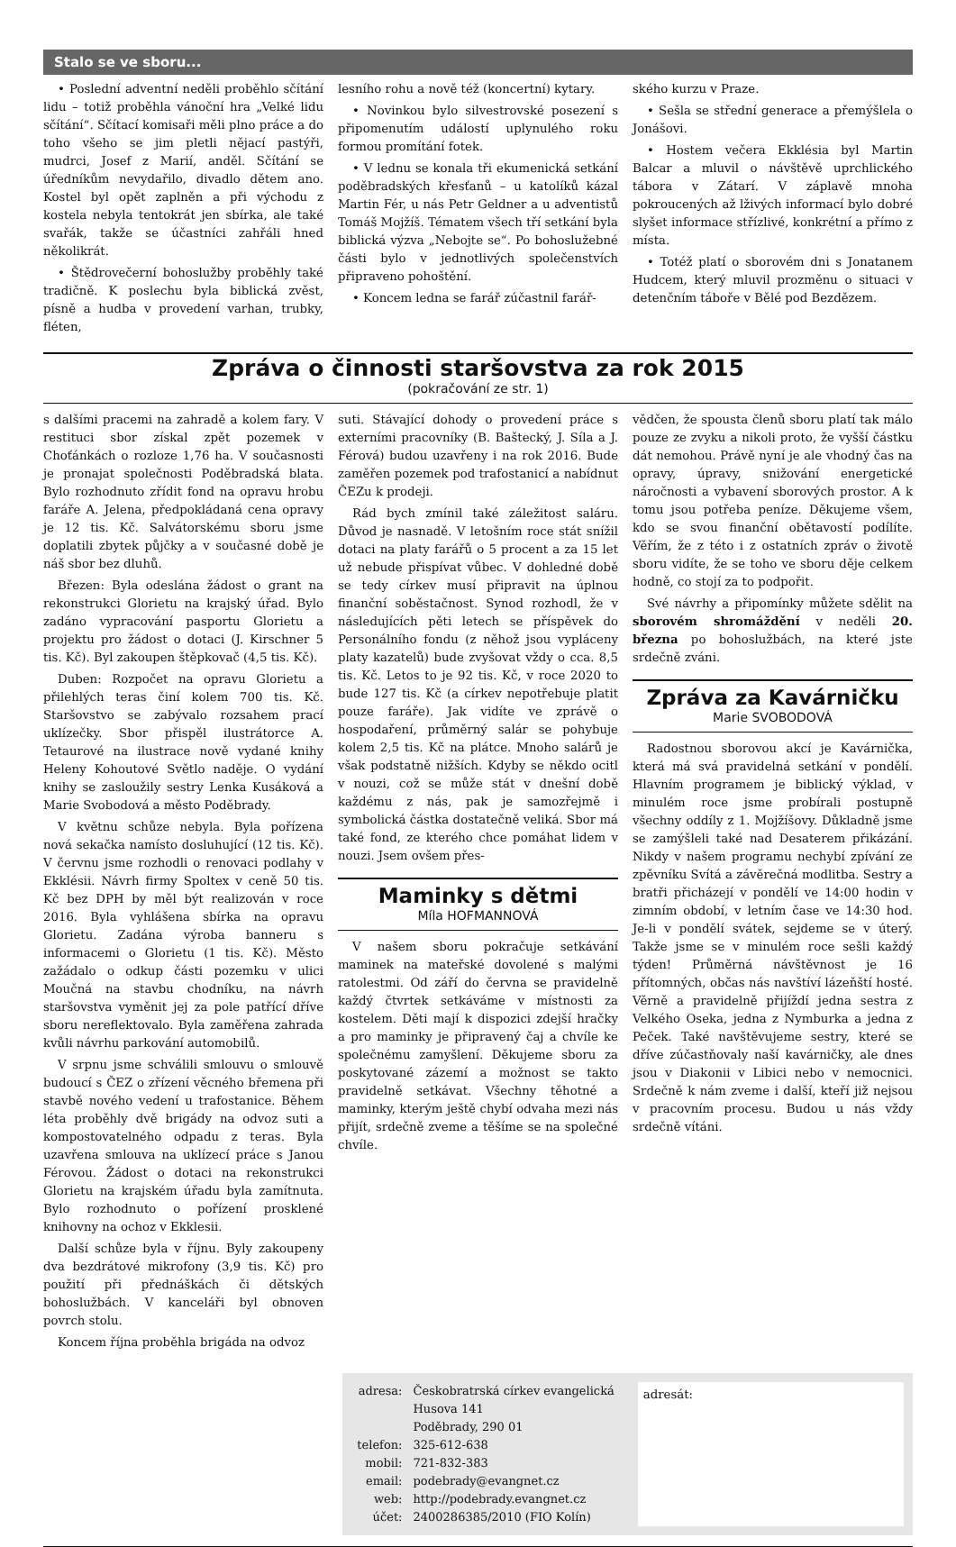Stalo se ve sboru...
• Poslední adventní neděli proběhlo sčítání lidu – totiž proběhla vánoční hra „Velké lidu sčítání“. Sčítací komisaři měli plno práce a do toho všeho se jim pletli nějací pastýři, mudrci, Josef z Marií, anděl. Sčítání se úředníkům nevydařilo, divadlo dětem ano. Kostel byl opět zaplněn a při východu z kostela nebyla tentokrát jen sbírka, ale také svařák, takže se účastníci zahřáli hned několikrát.
• Štědrovečerní bohoslužby proběhly také tradičně. K poslechu byla biblická zvěst, písně a hudba v provedení varhan, trubky, fléten,
lesního rohu a nově též (koncertní) kytary.
• Novinkou bylo silvestrovské posezení s připomenutím událostí uplynulého roku formou promítání fotek.
• V lednu se konala tři ekumenická setkání poděbradských křesťanů – u katolíků kázal Martin Fér, u nás Petr Geldner a u adventistů Tomáš Mojžíš. Tématem všech tří setkání byla biblická výzva „Nebojte se“. Po bohoslužebné části bylo v jednotlivých společenstvích připraveno pohoštění.
• Koncem ledna se farář zúčastnil farář-
ského kurzu v Praze.
• Sešla se střední generace a přemýšlela o Jonášovi.
• Hostem večera Ekklésia byl Martin Balcar a mluvil o návštěvě uprchlického tábora v Zátarí. V záplavě mnoha pokroucených až lživých informací bylo dobré slyšet informace střízlivé, konkrétní a přímo z místa.
• Totéž platí o sborovém dni s Jonatanem Hudcem, který mluvil prozměnu o situaci v detenčním táboře v Bělé pod Bezdězem.
Zpráva o činnosti staršovstva za rok 2015
(pokračování ze str. 1)
s dalšími pracemi na zahradě a kolem fary. V restituci sbor získal zpět pozemek v Choťánkách o rozloze 1,76 ha. V současnosti je pronajat společnosti Poděbradská blata. Bylo rozhodnuto zřídit fond na opravu hrobu faráře A. Jelena, předpokládaná cena opravy je 12 tis. Kč. Salvátorskému sboru jsme doplatili zbytek půjčky a v současné době je náš sbor bez dluhů.
Březen: Byla odeslána žádost o grant na rekonstrukci Glorietu na krajský úřad. Bylo zadáno vypracování pasportu Glorietu a projektu pro žádost o dotaci (J. Kirschner 5 tis. Kč). Byl zakoupen štěpkovač (4,5 tis. Kč).
Duben: Rozpočet na opravu Glorietu a přilehlých teras činí kolem 700 tis. Kč. Staršovstvo se zabývalo rozsahem prací uklízečky. Sbor přispěl ilustrátorce A. Tetaurové na ilustrace nově vydané knihy Heleny Kohoutové Světlo naděje. O vydání knihy se zasloužily sestry Lenka Kusáková a Marie Svobodová a město Poděbrady.
V květnu schůze nebyla. Byla pořízena nová sekačka namísto dosluhující (12 tis. Kč). V červnu jsme rozhodli o renovaci podlahy v Ekklésii. Návrh firmy Spoltex v ceně 50 tis. Kč bez DPH by měl být realizován v roce 2016. Byla vyhlášena sbírka na opravu Glorietu. Zadána výroba banneru s informacemi o Glorietu (1 tis. Kč). Město zažádalo o odkup části pozemku v ulici Moučná na stavbu chodníku, na návrh staršovstva vyměnit jej za pole patřící dříve sboru nereflektovalo. Byla zaměřena zahrada kvůli návrhu parkování automobilů.
V srpnu jsme schválili smlouvu o smlouvě budoucí s ČEZ o zřízení věcného břemena při stavbě nového vedení u trafostanice. Během léta proběhly dvě brigády na odvoz suti a kompostovatelného odpadu z teras. Byla uzavřena smlouva na uklízecí práce s Janou Férovou. Žádost o dotaci na rekonstrukci Glorietu na krajském úřadu byla zamítnuta. Bylo rozhodnuto o pořízení prosklené knihovny na ochoz v Ekklesii.
Další schůze byla v říjnu. Byly zakoupeny dva bezdrátové mikrofony (3,9 tis. Kč) pro použití při přednáškách či dětských bohoslužbách. V kanceláři byl obnoven povrch stolu.
Koncem října proběhla brigáda na odvoz
suti. Stávající dohody o provedení práce s externími pracovníky (B. Baštecký, J. Síla a J. Férová) budou uzavřeny i na rok 2016. Bude zaměřen pozemek pod trafostanicí a nabídnut ČEZu k prodeji.
Rád bych zmínil také záležitost saláru. Důvod je nasnadě. V letošním roce stát snížil dotaci na platy farářů o 5 procent a za 15 let už nebude přispívat vůbec. V dohledné době se tedy církev musí připravit na úplnou finanční soběstačnost. Synod rozhodl, že v následujících pěti letech se příspěvek do Personálního fondu (z něhož jsou vypláceny platy kazatelů) bude zvyšovat vždy o cca. 8,5 tis. Kč. Letos to je 92 tis. Kč, v roce 2020 to bude 127 tis. Kč (a církev nepotřebuje platit pouze faráře). Jak vidíte ve zprávě o hospodaření, průměrný salár se pohybuje kolem 2,5 tis. Kč na plátce. Mnoho salárů je však podstatně nižších. Kdyby se někdo ocitl v nouzi, což se může stát v dnešní době každému z nás, pak je samozřejmě i symbolická částka dostatečně veliká. Sbor má také fond, ze kterého chce pomáhat lidem v nouzi. Jsem ovšem přes-
Maminky s dětmi
Míla HOFMANNOVÁ
V našem sboru pokračuje setkávání maminek na mateřské dovolené s malými ratolestmi. Od září do června se pravidelně každý čtvrtek setkáváme v místnosti za kostelem. Děti mají k dispozici zdejší hračky a pro maminky je připravený čaj a chvíle ke společnému zamyšlení. Děkujeme sboru za poskytované zázemí a možnost se takto pravidelně setkávat. Všechny těhotné a maminky, kterým ještě chybí odvaha mezi nás přijít, srdečně zveme a těšíme se na společné chvíle.
vědčen, že spousta členů sboru platí tak málo pouze ze zvyku a nikoli proto, že vyšší částku dát nemohou. Právě nyní je ale vhodný čas na opravy, úpravy, snižování energetické náročnosti a vybavení sborových prostor. A k tomu jsou potřeba peníze. Děkujeme všem, kdo se svou finanční obětavostí podílíte. Věřím, že z této i z ostatních zpráv o životě sboru vidíte, že se toho ve sboru děje celkem hodně, co stojí za to podpořit.
Své návrhy a připomínky můžete sdělit na sborovém shromáždění v neděli 20. března po bohoslužbách, na které jste srdečně zváni.
Zpráva za Kavárničku
Marie SVOBODOVÁ
Radostnou sborovou akcí je Kavárnička, která má svá pravidelná setkání v pondělí. Hlavním programem je biblický výklad, v minulém roce jsme probírali postupně všechny oddíly z 1. Mojžíšovy. Důkladně jsme se zamýšleli také nad Desaterem přikázání. Nikdy v našem programu nechybí zpívání ze zpěvníku Svítá a závěrečná modlitba. Sestry a bratři přicházejí v pondělí ve 14:00 hodin v zimním období, v letním čase ve 14:30 hod. Je-li v pondělí svátek, sejdeme se v úterý. Takže jsme se v minulém roce sešli každý týden! Průměrná návštěvnost je 16 přítomných, občas nás navštíví lázeňští hosté. Věrně a pravidelně přijíždí jedna sestra z Velkého Oseka, jedna z Nymburka a jedna z Peček. Také navštěvujeme sestry, které se dříve zúčastňovaly naší kavárničky, ale dnes jsou v Diakonii v Libici nebo v nemocnici. Srdečně k nám zveme i další, kteří již nejsou v pracovním procesu. Budou u nás vždy srdečně vítáni.
| adresa: | Českobratrská církev evangelická Husova 141 Poděbrady, 290 01 |
| telefon: | 325-612-638 |
| mobil: | 721-832-383 |
| email: | podebrady@evangnet.cz |
| web: | http://podebrady.evangnet.cz |
| účet: | 2400286385/2010 (FIO Kolín) |
adresát: